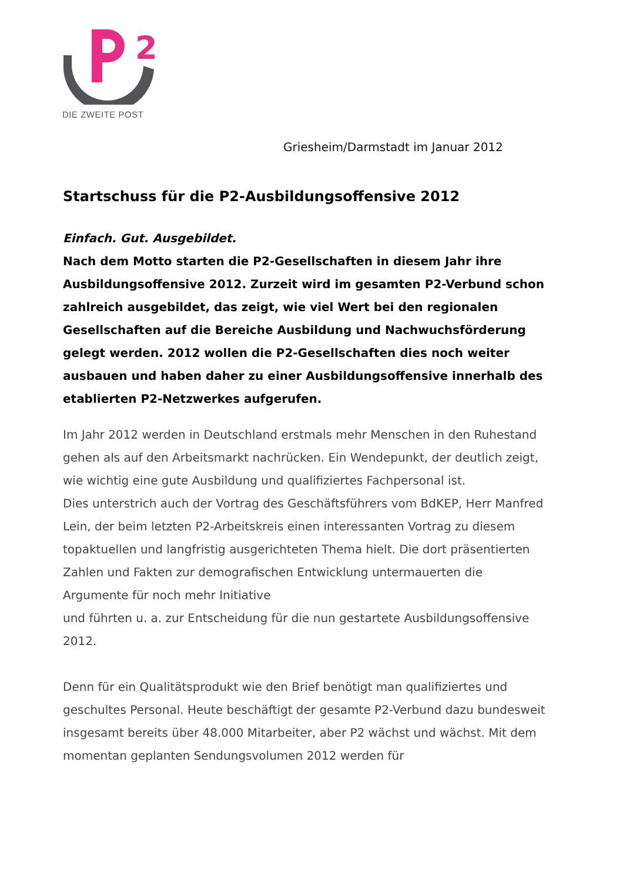2
DIE ZWEITE POST
Griesheim/Darmstadt im Januar 2012
Startschuss für die P2-Ausbildungsoffensive 2012
Einfach. Gut. Ausgebildet.
Nach dem Motto starten die P2-Gesellschaften in diesem Jahr ihre Ausbildungsoffensive 2012. Zurzeit wird im gesamten P2-Verbund schon zahlreich ausgebildet, das zeigt, wie viel Wert bei den regionalen Gesellschaften auf die Bereiche Ausbildung und Nachwuchsförderung gelegt werden. 2012 wollen die P2-Gesellschaften dies noch weiter ausbauen und haben daher zu einer Ausbildungsoffensive innerhalb des etablierten P2-Netzwerkes aufgerufen.
Im Jahr 2012 werden in Deutschland erstmals mehr Menschen in den Ruhestand gehen als auf den Arbeitsmarkt nachrücken. Ein Wendepunkt, der deutlich zeigt, wie wichtig eine gute Ausbildung und qualifiziertes Fachpersonal ist.
Dies unterstrich auch der Vortrag des Geschäftsführers vom BdKEP, Herr Manfred Lein, der beim letzten P2-Arbeitskreis einen interessanten Vortrag zu diesem topaktuellen und langfristig ausgerichteten Thema hielt. Die dort präsentierten Zahlen und Fakten zur demografischen Entwicklung untermauerten die Argumente für noch mehr Initiative
und führten u. a. zur Entscheidung für die nun gestartete Ausbildungsoffensive 2012.
Denn für ein Qualitätsprodukt wie den Brief benötigt man qualifiziertes und geschultes Personal. Heute beschäftigt der gesamte P2-Verbund dazu bundesweit insgesamt bereits über 48.000 Mitarbeiter, aber P2 wächst und wächst. Mit dem momentan geplanten Sendungsvolumen 2012 werden für